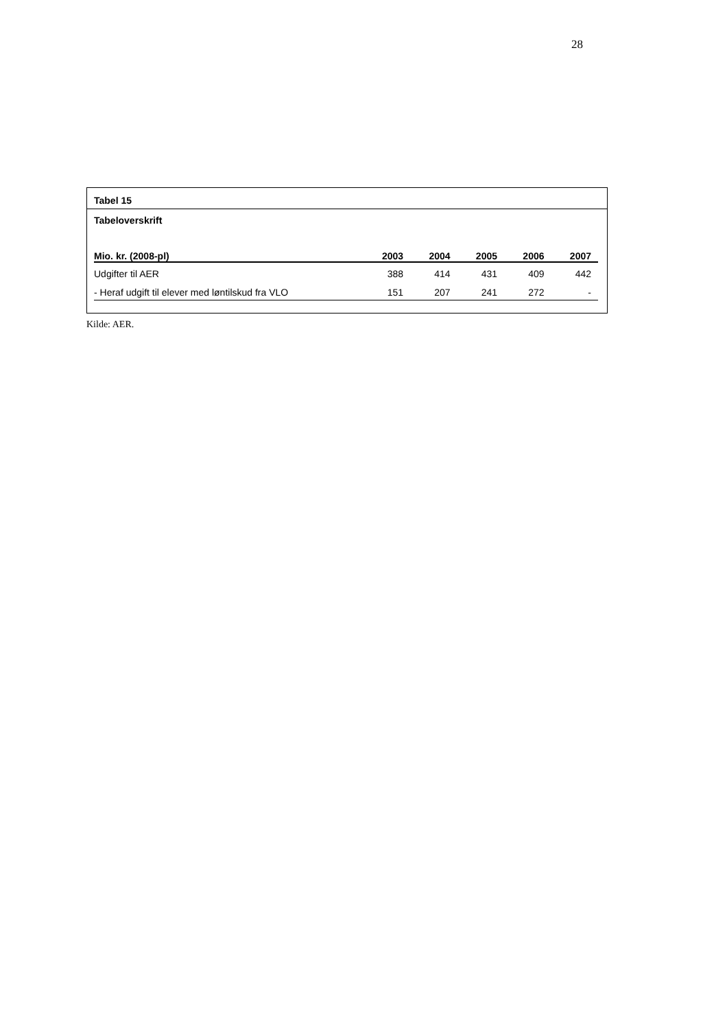28
Tabel 15
Tabeloverskrift
| Mio. kr. (2008-pl) | 2003 | 2004 | 2005 | 2006 | 2007 |
| --- | --- | --- | --- | --- | --- |
| Udgifter til AER | 388 | 414 | 431 | 409 | 442 |
| - Heraf udgift til elever med løntilskud fra VLO | 151 | 207 | 241 | 272 | - |
Kilde: AER.